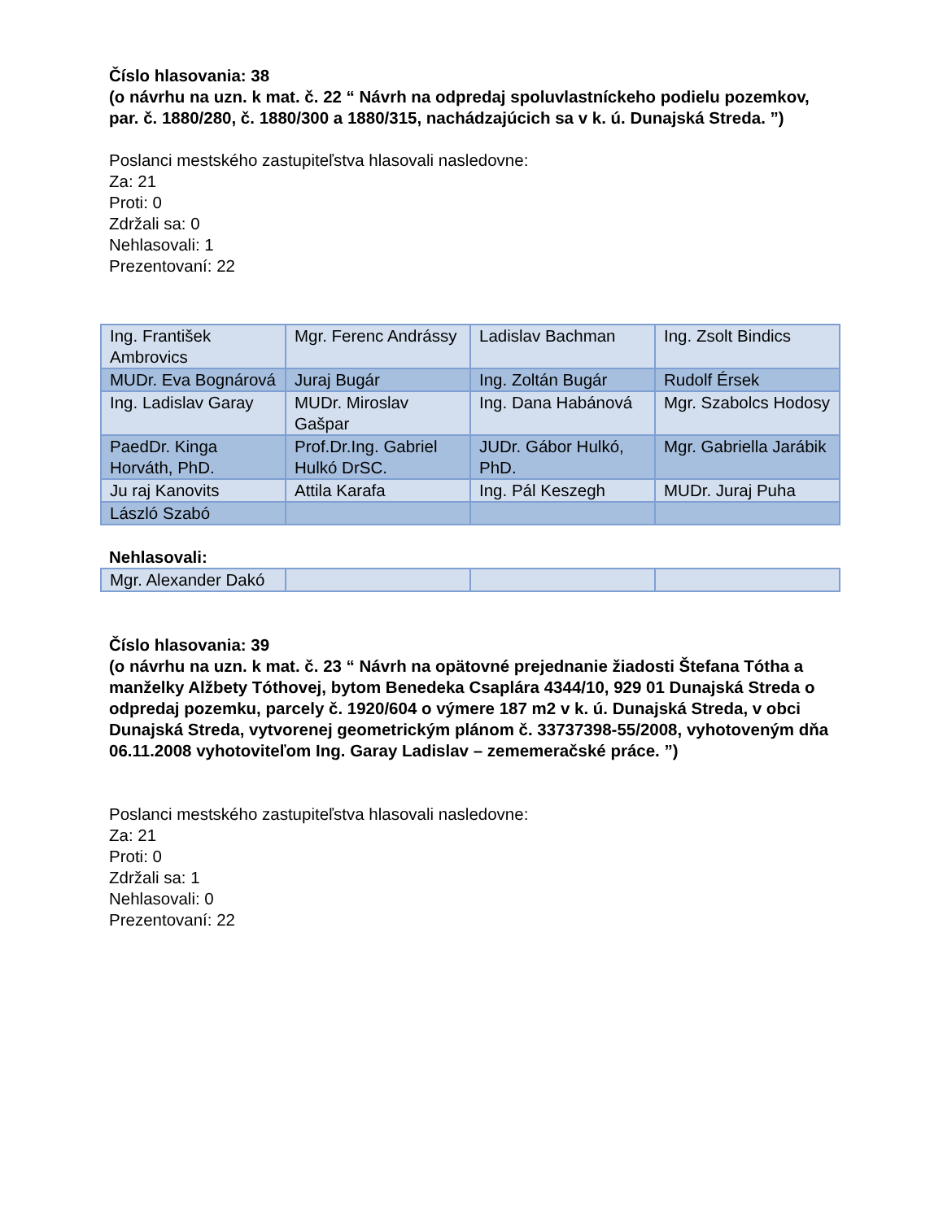Číslo hlasovania: 38
(o návrhu na uzn. k mat. č. 22 “ Návrh na odpredaj spoluvlastníckeho podielu pozemkov, par. č. 1880/280, č. 1880/300 a 1880/315, nachádzajúcich sa v k. ú. Dunajská Streda. ”)
Poslanci mestského zastupiteľstva hlasovali nasledovne:
Za: 21
Proti: 0
Zdržali sa: 0
Nehlasovali: 1
Prezentovaní: 22
| Ing. František Ambrovics | Mgr. Ferenc Andrássy | Ladislav Bachman | Ing. Zsolt Bindics |
| MUDr. Eva Bognárová | Juraj Bugár | Ing. Zoltán Bugár | Rudolf Érsek |
| Ing. Ladislav Garay | MUDr. Miroslav Gašpar | Ing. Dana Habánová | Mgr. Szabolcs Hodosy |
| PaedDr. Kinga Horváth, PhD. | Prof.Dr.Ing. Gabriel Hulkó DrSC. | JUDr. Gábor Hulkó, PhD. | Mgr. Gabriella Jarábik |
| Ju raj Kanovits | Attila Karafa | Ing. Pál Keszegh | MUDr. Juraj Puha |
| László Szabó | | | |
Nehlasovali:
| Mgr. Alexander Dakó | | | |
Číslo hlasovania: 39
(o návrhu na uzn. k mat. č. 23 “ Návrh na opätovné prejednanie žiadosti Štefana Tótha a manželky Alžbety Tóthovej, bytom Benedeka Csaplára 4344/10, 929 01 Dunajská Streda o odpredaj pozemku, parcely č. 1920/604 o výmere 187 m2 v k. ú. Dunajská Streda, v obci Dunajská Streda, vytvorenej geometrickým plánom č. 33737398-55/2008, vyhotoveným dňa 06.11.2008 vyhotoviteľom Ing. Garay Ladislav – zememeračské práce. ”)
Poslanci mestského zastupiteľstva hlasovali nasledovne:
Za: 21
Proti: 0
Zdržali sa: 1
Nehlasovali: 0
Prezentovaní: 22